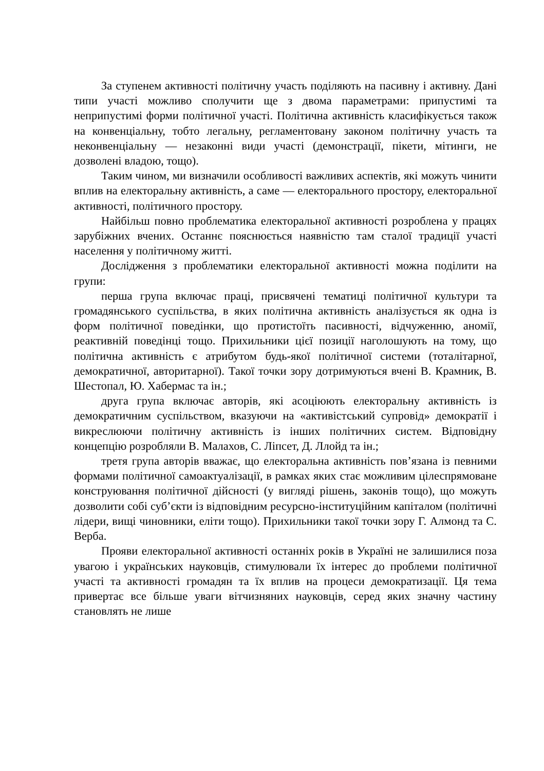За ступенем активності політичну участь поділяють на пасивну і активну. Дані типи участі можливо сполучити ще з двома параметрами: припустимі та неприпустимі форми політичної участі. Політична активність класифікується також на конвенціальну, тобто легальну, регламентовану законом політичну участь та неконвенціальну — незаконні види участі (демонстрації, пікети, мітинги, не дозволені владою, тощо).
Таким чином, ми визначили особливості важливих аспектів, які можуть чинити вплив на електоральну активність, а саме — електорального простору, електоральної активності, політичного простору.
Найбільш повно проблематика електоральної активності розроблена у працях зарубіжних вчених. Останнє пояснюється наявністю там сталої традиції участі населення у політичному житті.
Дослідження з проблематики електоральної активності можна поділити на групи:
перша група включає праці, присвячені тематиці політичної культури та громадянського суспільства, в яких політична активність аналізується як одна із форм політичної поведінки, що протистоїть пасивності, відчуженню, аномії, реактивній поведінці тощо. Прихильники цієї позиції наголошують на тому, що політична активність є атрибутом будь-якої політичної системи (тоталітарної, демократичної, авторитарної). Такої точки зору дотримуються вчені В. Крамник, В. Шестопал, Ю. Хабермас та ін.;
друга група включає авторів, які асоціюють електоральну активність із демократичним суспільством, вказуючи на «активістський супровід» демократії і викреслюючи політичну активність із інших політичних систем. Відповідну концепцію розробляли В. Малахов, С. Ліпсет, Д. Ллойд та ін.;
третя група авторів вважає, що електоральна активність пов’язана із певними формами політичної самоактуалізації, в рамках яких стає можливим цілеспрямоване конструювання політичної дійсності (у вигляді рішень, законів тощо), що можуть дозволити собі суб’єкти із відповідним ресурсно-інституційним капіталом (політичні лідери, вищі чиновники, еліти тощо). Прихильники такої точки зору Г. Алмонд та С. Верба.
Прояви електоральної активності останніх років в Україні не залишилися поза увагою і українських науковців, стимулювали їх інтерес до проблеми політичної участі та активності громадян та їх вплив на процеси демократизації. Ця тема привертає все більше уваги вітчизняних науковців, серед яких значну частину становлять не лише